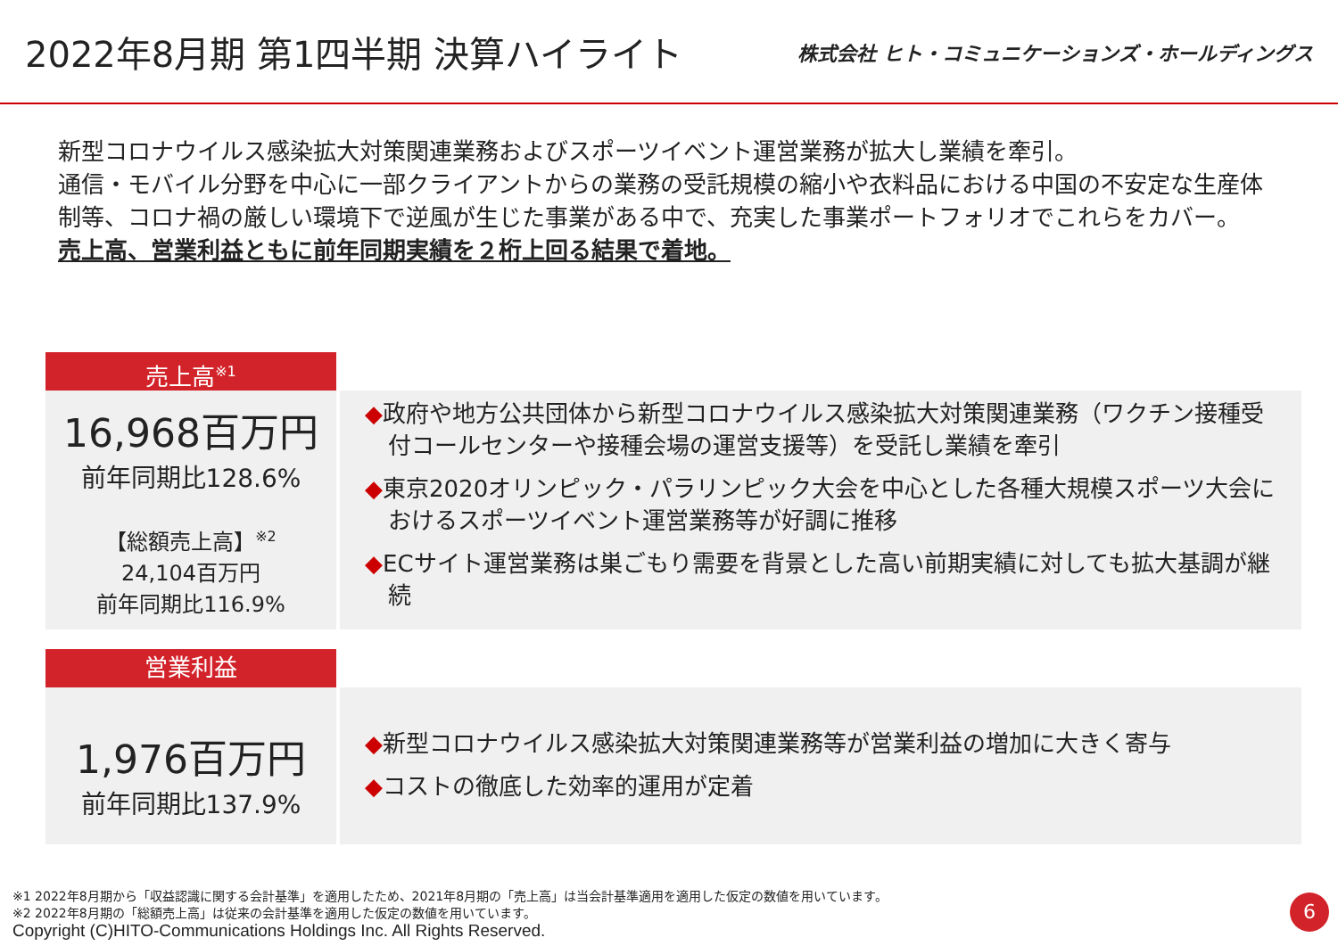2022年8月期 第1四半期 決算ハイライト
株式会社 ヒト・コミュニケーションズ・ホールディングス
新型コロナウイルス感染拡大対策関連業務およびスポーツイベント運営業務が拡大し業績を牽引。
通信・モバイル分野を中心に一部クライアントからの業務の受託規模の縮小や衣料品における中国の不安定な生産体制等、コロナ禍の厳しい環境下で逆風が生じた事業がある中で、充実した事業ポートフォリオでこれらをカバー。
売上高、営業利益ともに前年同期実績を２桁上回る結果で着地。
売上高<sup>※1</sup>
16,968百万円
前年同期比128.6%
【総額売上高】<sup>※2</sup>
24,104百万円
前年同期比116.9%
◆政府や地方公共団体から新型コロナウイルス感染拡大対策関連業務（ワクチン接種受付コールセンターや接種会場の運営支援等）を受託し業績を牽引
◆東京2020オリンピック・パラリンピック大会を中心とした各種大規模スポーツ大会におけるスポーツイベント運営業務等が好調に推移
◆ECサイト運営業務は巣ごもり需要を背景とした高い前期実績に対しても拡大基調が継続
営業利益
1,976百万円
前年同期比137.9%
◆新型コロナウイルス感染拡大対策関連業務等が営業利益の増加に大きく寄与
◆コストの徹底した効率的運用が定着
※1 2022年8月期から「収益認識に関する会計基準」を適用したため、2021年8月期の「売上高」は当会計基準適用を適用した仮定の数値を用いています。
※2 2022年8月期の「総額売上高」は従来の会計基準を適用した仮定の数値を用いています。
Copyright (C)HITO-Communications Holdings Inc. All Rights Reserved.
6